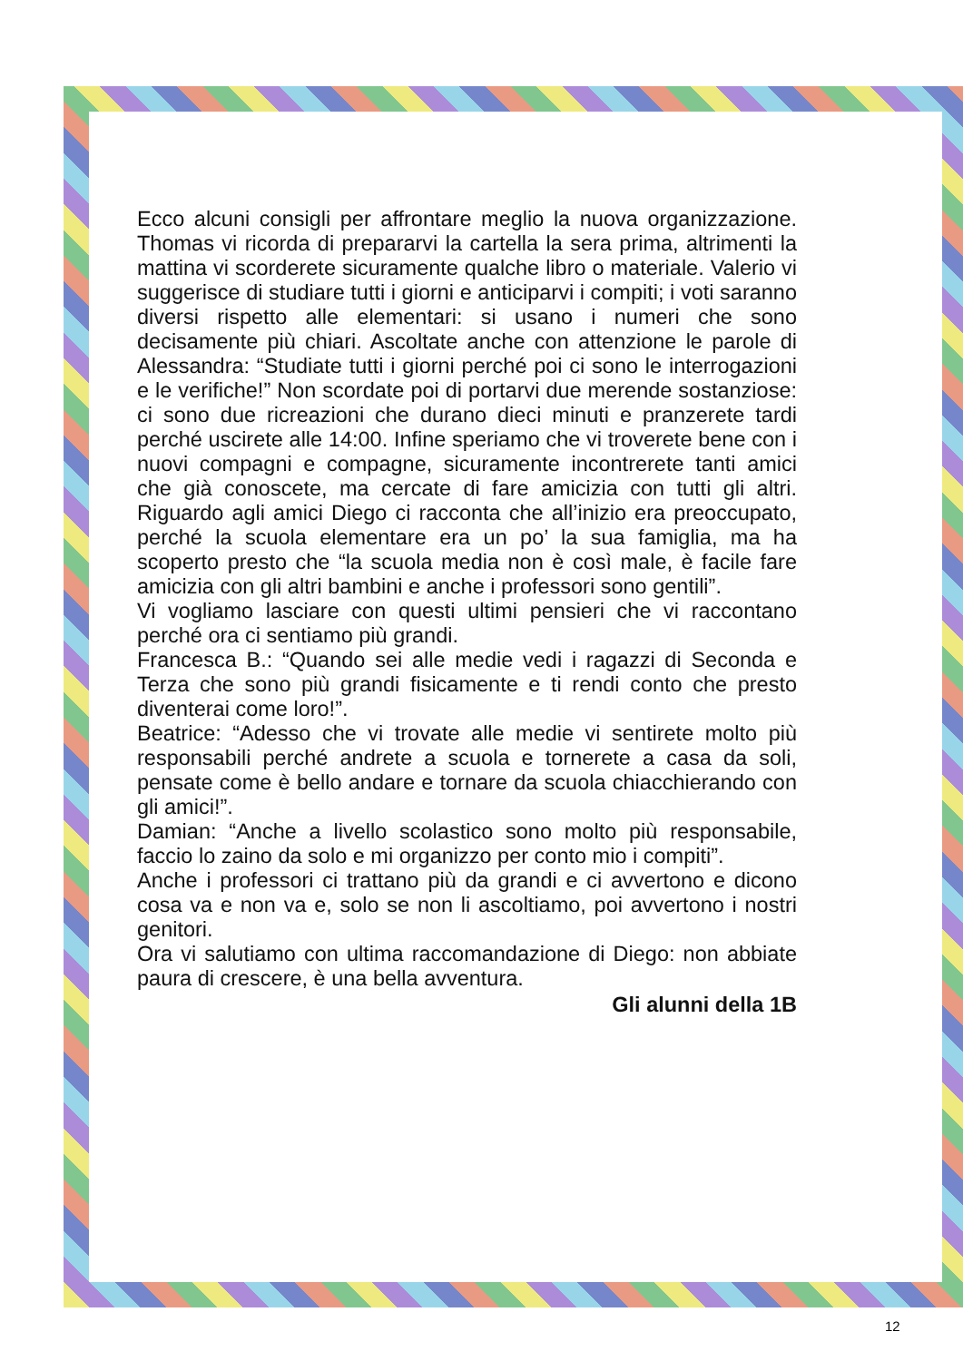Ecco alcuni consigli per affrontare meglio la nuova organizzazione. Thomas vi ricorda di prepararvi la cartella la sera prima, altrimenti la mattina vi scorderete sicuramente qualche libro o materiale. Valerio vi suggerisce di studiare tutti i giorni e anticiparvi i compiti; i voti saranno diversi rispetto alle elementari: si usano i numeri che sono decisamente più chiari. Ascoltate anche con attenzione le parole di Alessandra: “Studiate tutti i giorni perché poi ci sono le interrogazioni e le verifiche!” Non scordate poi di portarvi due merende sostanziose: ci sono due ricreazioni che durano dieci minuti e pranzerete tardi perché uscirete alle 14:00. Infine speriamo che vi troverete bene con i nuovi compagni e compagne, sicuramente incontrerete tanti amici che già conoscete, ma cercate di fare amicizia con tutti gli altri. Riguardo agli amici Diego ci racconta che all’inizio era preoccupato, perché la scuola elementare era un po’ la sua famiglia, ma ha scoperto presto che “la scuola media non è così male, è facile fare amicizia con gli altri bambini e anche i professori sono gentili”.
Vi vogliamo lasciare con questi ultimi pensieri che vi raccontano perché ora ci sentiamo più grandi.
Francesca B.: “Quando sei alle medie vedi i ragazzi di Seconda e Terza che sono più grandi fisicamente e ti rendi conto che presto diventerai come loro!”.
Beatrice: “Adesso che vi trovate alle medie vi sentirete molto più responsabili perché andrete a scuola e tornerete a casa da soli, pensate come è bello andare e tornare da scuola chiacchierando con gli amici!”.
Damian: “Anche a livello scolastico sono molto più responsabile, faccio lo zaino da solo e mi organizzo per conto mio i compiti”.
Anche i professori ci trattano più da grandi e ci avvertono e dicono cosa va e non va e, solo se non li ascoltiamo, poi avvertono i nostri genitori.
Ora vi salutiamo con ultima raccomandazione di Diego: non abbiate paura di crescere, è una bella avventura.
Gli alunni della 1B
12